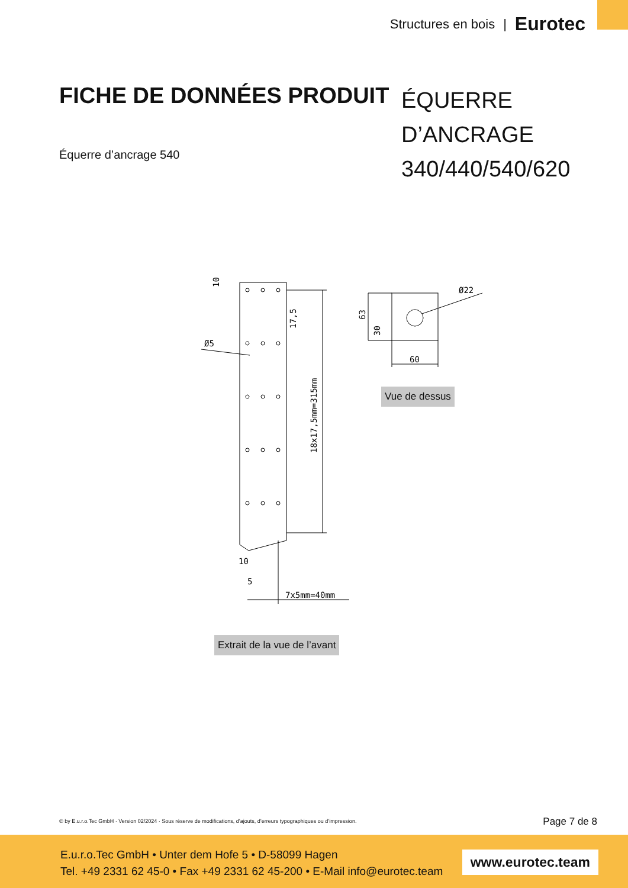Structures en bois | Eurotec
FICHE DE DONNÉES PRODUIT
ÉQUERRE D’ANCRAGE
340/440/540/620
Équerre d’ancrage 540
Ø5
10
17,5
18x17,5mm=315mm
10
5
7x5mm=40mm
63
30
60
Ø22
Vue de dessus
Extrait de la vue de l’avant
© by E.u.r.o.Tec GmbH · Version 02/2024 · Sous réserve de modifications, d’ajouts, d’erreurs typographiques ou d’impression.
Page 7 de 8
E.u.r.o.Tec GmbH • Unter dem Hofe 5 • D-58099 Hagen
Tel. +49 2331 62 45-0 • Fax +49 2331 62 45-200 • E-Mail info@eurotec.team
www.eurotec.team